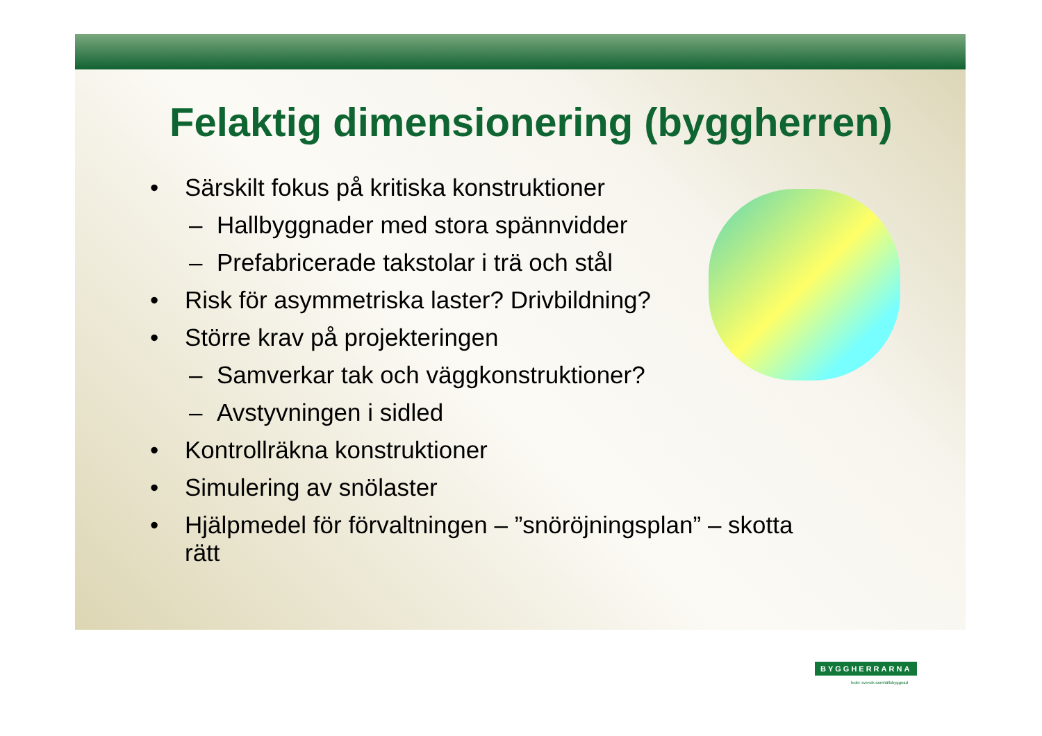Felaktig dimensionering (byggherren)
• Särskilt fokus på kritiska konstruktioner
– Hallbyggnader med stora spännvidder
– Prefabricerade takstolar i trä och stål
• Risk för asymmetriska laster? Drivbildning?
• Större krav på projekteringen
– Samverkar tak och väggkonstruktioner?
– Avstyvningen i sidled
• Kontrollräkna konstruktioner
• Simulering av snölaster
• Hjälpmedel för förvaltningen – ”snöröjningsplan” – skotta rätt
BYGGHERRARNA
leder svensk samhällsbyggnad